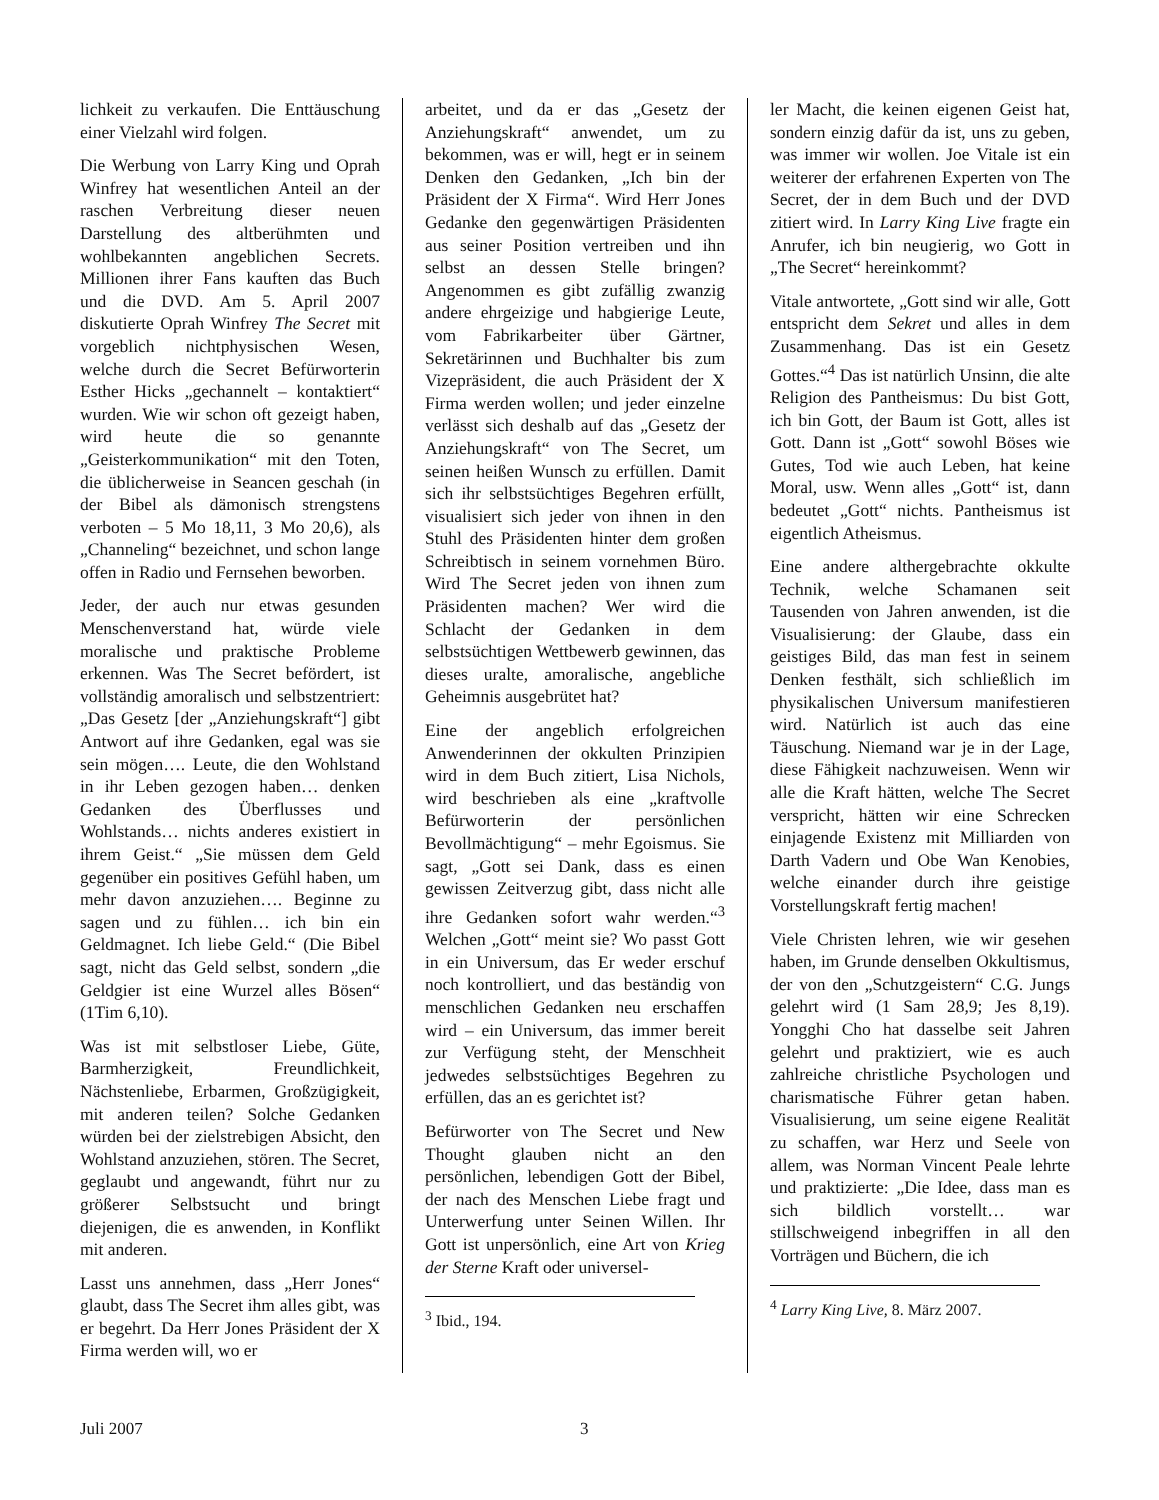lichkeit zu verkaufen. Die Enttäuschung einer Vielzahl wird folgen.
Die Werbung von Larry King und Oprah Winfrey hat wesentlichen Anteil an der raschen Verbreitung dieser neuen Darstellung des altberühmten und wohlbekannten angeblichen Secrets. Millionen ihrer Fans kauften das Buch und die DVD. Am 5. April 2007 diskutierte Oprah Winfrey The Secret mit vorgeblich nichtphysischen Wesen, welche durch die Secret Befürworterin Esther Hicks „gechannelt – kontaktiert“ wurden. Wie wir schon oft gezeigt haben, wird heute die so genannte „Geisterkommunikation“ mit den Toten, die üblicherweise in Seancen geschah (in der Bibel als dämonisch strengstens verboten – 5 Mo 18,11, 3 Mo 20,6), als „Channeling“ bezeichnet, und schon lange offen in Radio und Fernsehen beworben.
Jeder, der auch nur etwas gesunden Menschenverstand hat, würde viele moralische und praktische Probleme erkennen. Was The Secret befördert, ist vollständig amoralisch und selbstzentriert: „Das Gesetz [der „Anziehungskraft“] gibt Antwort auf ihre Gedanken, egal was sie sein mögen…. Leute, die den Wohlstand in ihr Leben gezogen haben… denken Gedanken des Überflusses und Wohlstands… nichts anderes existiert in ihrem Geist.“ „Sie müssen dem Geld gegenüber ein positives Gefühl haben, um mehr davon anzuziehen…. Beginne zu sagen und zu fühlen… ich bin ein Geldmagnet. Ich liebe Geld.“ (Die Bibel sagt, nicht das Geld selbst, sondern „die Geldgier ist eine Wurzel alles Bösen“ (1Tim 6,10).
Was ist mit selbstloser Liebe, Güte, Barmherzigkeit, Freundlichkeit, Nächstenliebe, Erbarmen, Großzügigkeit, mit anderen teilen? Solche Gedanken würden bei der zielstrebigen Absicht, den Wohlstand anzuziehen, stören. The Secret, geglaubt und angewandt, führt nur zu größerer Selbstsucht und bringt diejenigen, die es anwenden, in Konflikt mit anderen.
Lasst uns annehmen, dass „Herr Jones“ glaubt, dass The Secret ihm alles gibt, was er begehrt. Da Herr Jones Präsident der X Firma werden will, wo er
arbeitet, und da er das „Gesetz der Anziehungskraft“ anwendet, um zu bekommen, was er will, hegt er in seinem Denken den Gedanken, „Ich bin der Präsident der X Firma“. Wird Herr Jones Gedanke den gegenwärtigen Präsidenten aus seiner Position vertreiben und ihn selbst an dessen Stelle bringen? Angenommen es gibt zufällig zwanzig andere ehrgeizige und habgierige Leute, vom Fabrikarbeiter über Gärtner, Sekretärinnen und Buchhalter bis zum Vizepräsident, die auch Präsident der X Firma werden wollen; und jeder einzelne verlässt sich deshalb auf das „Gesetz der Anziehungskraft“ von The Secret, um seinen heißen Wunsch zu erfüllen. Damit sich ihr selbstsüchtiges Begehren erfüllt, visualisiert sich jeder von ihnen in den Stuhl des Präsidenten hinter dem großen Schreibtisch in seinem vornehmen Büro. Wird The Secret jeden von ihnen zum Präsidenten machen? Wer wird die Schlacht der Gedanken in dem selbstsüchtigen Wettbewerb gewinnen, das dieses uralte, amoralische, angebliche Geheimnis ausgebrütet hat?
Eine der angeblich erfolgreichen Anwenderinnen der okkulten Prinzipien wird in dem Buch zitiert, Lisa Nichols, wird beschrieben als eine „kraftvolle Befürworterin der persönlichen Bevollmächtigung“ – mehr Egoismus. Sie sagt, „Gott sei Dank, dass es einen gewissen Zeitverzug gibt, dass nicht alle ihre Gedanken sofort wahr werden.“<sup>3</sup> Welchen „Gott“ meint sie? Wo passt Gott in ein Universum, das Er weder erschuf noch kontrolliert, und das beständig von menschlichen Gedanken neu erschaffen wird – ein Universum, das immer bereit zur Verfügung steht, der Menschheit jedwedes selbstsüchtiges Begehren zu erfüllen, das an es gerichtet ist?
Befürworter von The Secret und New Thought glauben nicht an den persönlichen, lebendigen Gott der Bibel, der nach des Menschen Liebe fragt und Unterwerfung unter Seinen Willen. Ihr Gott ist unpersönlich, eine Art von Krieg der Sterne Kraft oder universel-
<sup>3</sup> Ibid., 194.
ler Macht, die keinen eigenen Geist hat, sondern einzig dafür da ist, uns zu geben, was immer wir wollen. Joe Vitale ist ein weiterer der erfahrenen Experten von The Secret, der in dem Buch und der DVD zitiert wird. In Larry King Live fragte ein Anrufer, ich bin neugierig, wo Gott in „The Secret“ hereinkommt?
Vitale antwortete, „Gott sind wir alle, Gott entspricht dem Sekret und alles in dem Zusammenhang. Das ist ein Gesetz Gottes.“<sup>4</sup> Das ist natürlich Unsinn, die alte Religion des Pantheismus: Du bist Gott, ich bin Gott, der Baum ist Gott, alles ist Gott. Dann ist „Gott“ sowohl Böses wie Gutes, Tod wie auch Leben, hat keine Moral, usw. Wenn alles „Gott“ ist, dann bedeutet „Gott“ nichts. Pantheismus ist eigentlich Atheismus.
Eine andere althergebrachte okkulte Technik, welche Schamanen seit Tausenden von Jahren anwenden, ist die Visualisierung: der Glaube, dass ein geistiges Bild, das man fest in seinem Denken festhält, sich schließlich im physikalischen Universum manifestieren wird. Natürlich ist auch das eine Täuschung. Niemand war je in der Lage, diese Fähigkeit nachzuweisen. Wenn wir alle die Kraft hätten, welche The Secret verspricht, hätten wir eine Schrecken einjagende Existenz mit Milliarden von Darth Vadern und Obe Wan Kenobies, welche einander durch ihre geistige Vorstellungskraft fertig machen!
Viele Christen lehren, wie wir gesehen haben, im Grunde denselben Okkultismus, der von den „Schutzgeistern“ C.G. Jungs gelehrt wird (1 Sam 28,9; Jes 8,19). Yongghi Cho hat dasselbe seit Jahren gelehrt und praktiziert, wie es auch zahlreiche christliche Psychologen und charismatische Führer getan haben. Visualisierung, um seine eigene Realität zu schaffen, war Herz und Seele von allem, was Norman Vincent Peale lehrte und praktizierte: „Die Idee, dass man es sich bildlich vorstellt… war stillschweigend inbegriffen in all den Vorträgen und Büchern, die ich
<sup>4</sup> Larry King Live, 8. März 2007.
Juli 2007 3